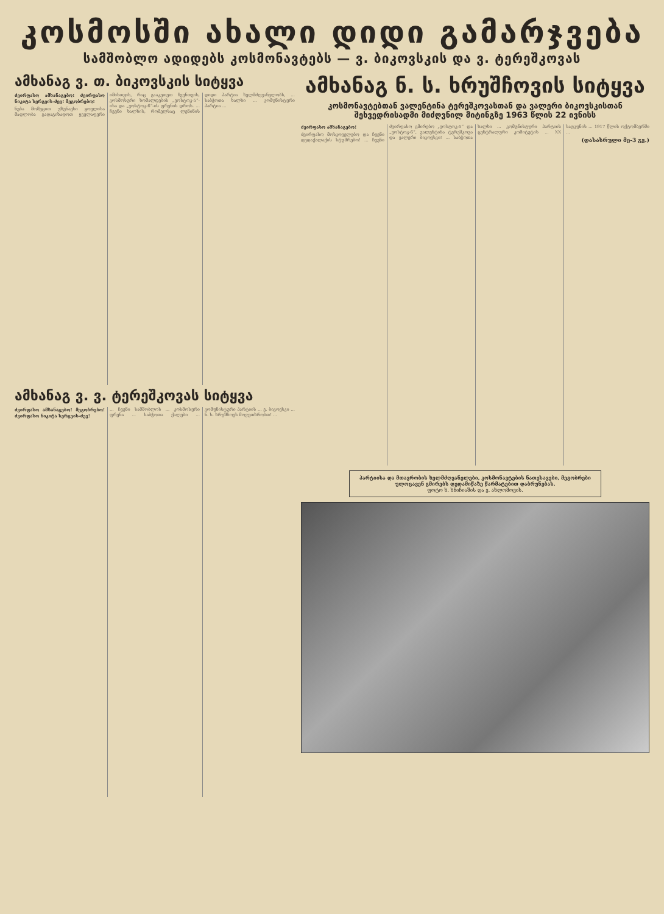კოსმოსში ახალი დიდი გამარჯვება
სამშობლო ადიდებს კოსმონავტებს — ვ. ბიკოვსკის და ვ. ტერეშკოვას
ამხანაგ ვ. თ. ბიკოვსკის სიტყვა
ძვირფასო ამხანაგებო! ძვირფასო ნიკიტა სერგეის-ძევ! მეგობრებო!
ნება მომეცით უზენაესი ყოვლისა მადლობა გადაგიხადოთ ყველაფერი იმისთვის, რაც გააკეთეთ ჩვენთვის, კოსმოსური ხომალდების „ვოსტოკ-5“-ისა და „ვოსტოკ-6“-ის ფრენის დროს. ... ჩვენი ხალხის, რომელსაც ლენინის დიდი პარტია ხელმძღვანელობს, ... საბჭოთა ხალხი ... კომუნისტური პარტია ...
ამხანაგ ვ. ვ. ტერეშკოვას სიტყვა
ძვირფასო ამხანაგებო! მეგობრებო! ძვირფასო ნიკიტა სერგეის-ძევ!
... ჩვენი სამშობლოს ... კოსმოსური ფრენა ... საბჭოთა ქალები ... კომუნისტური პარტიის ... ვ. ბიკოვსკი ... ნ. ს. ხრუშჩოვს მოვუთხრობთ! ...
ამხანაგ ნ. ს. ხრუშჩოვის სიტყვა
კოსმონავტებთან ვალენტინა ტერეშკოვასთან და ვალერი ბიკოვსკისთან შეხვედრისადმი მიძღვნილ მიტინგზე 1963 წლის 22 ივნისს
ძვირფასო ამხანაგებო!
ძვირფასო მოსკოველებო და ჩვენი დედაქალაქის სტუმრებო! ... ჩვენი ძვირფასო გმირებო „ვოსტოკ-5“ და „ვოსტოკ-6“, ვალენტინა ტერეშკოვა და ვალერი ბიკოვსკი! ... საბჭოთა ხალხი ... კომუნისტური პარტიის ცენტრალური კომიტეტის ... XX საუკუნის ... 1917 წლის ოქტომბერში ...
(დასასრული მე-3 გვ.)
პარტიისა და მთავრობის ხელმძღვანელები, კოსმონავტების ნათესავები, მეგობრები ულოცავენ გმირებს დედამიწაზე წარმატებით დაბრუნებას.
ფოტო ხ. ხნიჩიაშის და ვ. ახლომოვის.